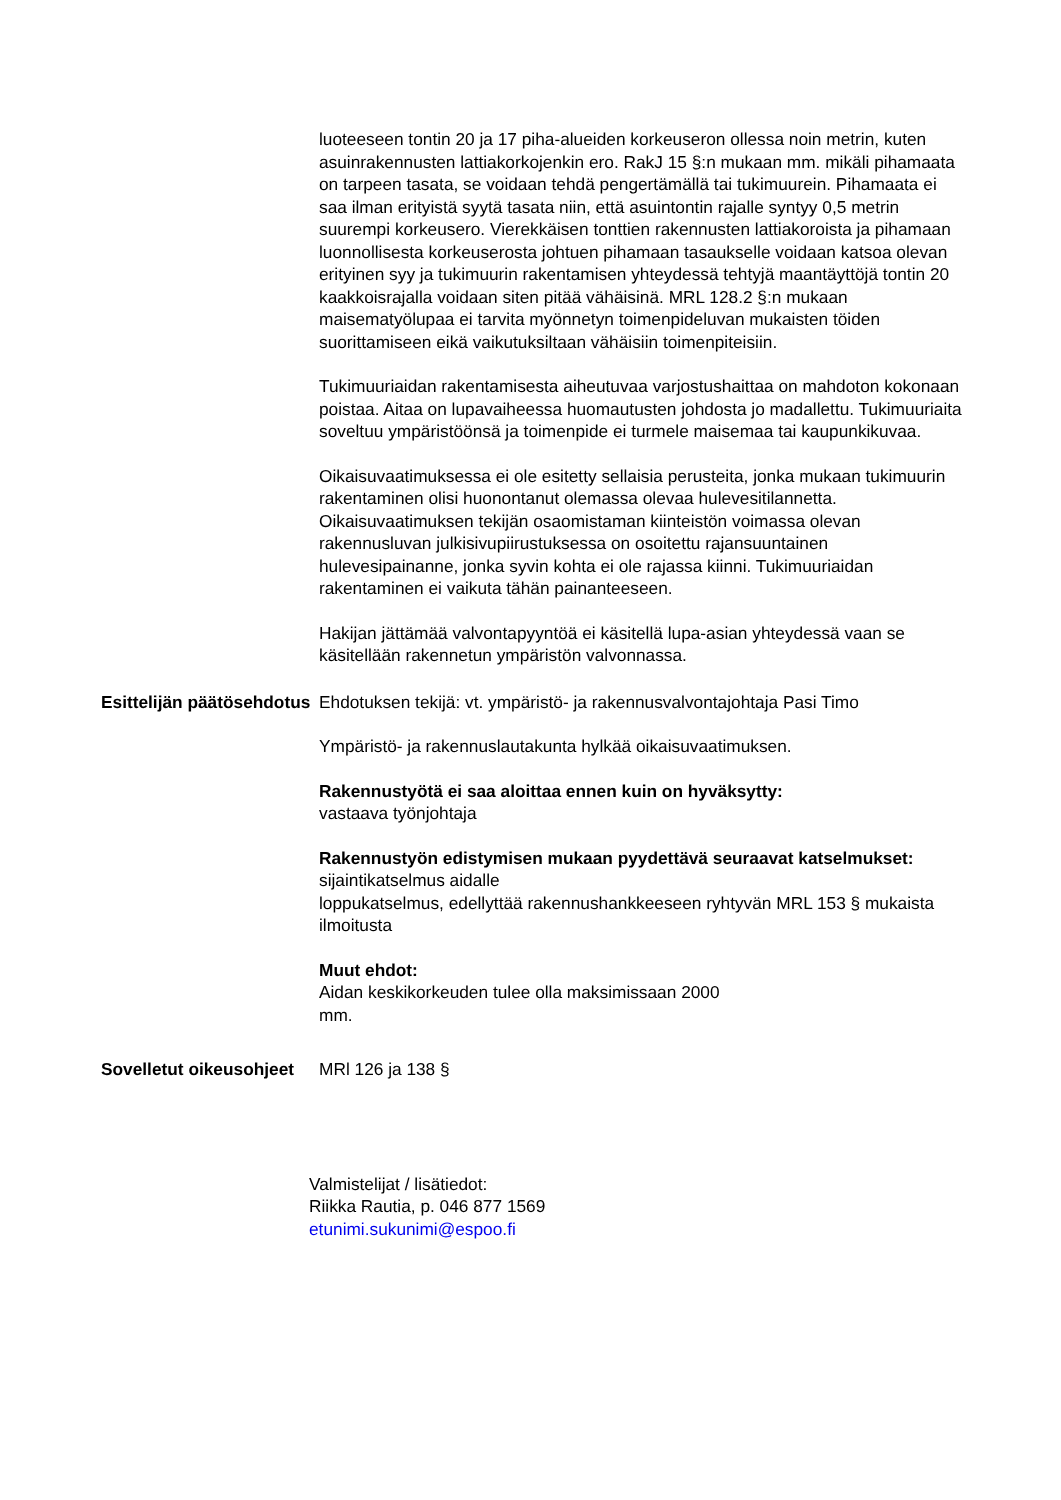luoteeseen tontin 20 ja 17 piha-alueiden korkeuseron ollessa noin metrin, kuten asuinrakennusten lattiakorkojenkin ero. RakJ 15 §:n mukaan mm. mikäli pihamaata on tarpeen tasata, se voidaan tehdä pengertämällä tai tukimuurein. Pihamaata ei saa ilman erityistä syytä tasata niin, että asuintontin rajalle syntyy 0,5 metrin suurempi korkeusero. Vierekkäisen tonttien rakennusten lattiakoroista ja pihamaan luonnollisesta korkeuserosta johtuen pihamaan tasaukselle voidaan katsoa olevan erityinen syy ja tukimuurin rakentamisen yhteydessä tehtyjä maantäyttöjä tontin 20 kaakkoisrajalla voidaan siten pitää vähäisinä. MRL 128.2 §:n mukaan maisematyölupaa ei tarvita myönnetyn toimenpideluvan mukaisten töiden suorittamiseen eikä vaikutuksiltaan vähäisiin toimenpiteisiin.
Tukimuuriaidan rakentamisesta aiheutuvaa varjostushaittaa on mahdoton kokonaan poistaa. Aitaa on lupavaiheessa huomautusten johdosta jo madallettu. Tukimuuriaita soveltuu ympäristöönsä ja toimenpide ei turmele maisemaa tai kaupunkikuvaa.
Oikaisuvaatimuksessa ei ole esitetty sellaisia perusteita, jonka mukaan tukimuurin rakentaminen olisi huonontanut olemassa olevaa hulevesitilannetta. Oikaisuvaatimuksen tekijän osaomistaman kiinteistön voimassa olevan rakennusluvan julkisivupiirustuksessa on osoitettu rajansuuntainen hulevesipainanne, jonka syvin kohta ei ole rajassa kiinni. Tukimuuriaidan rakentaminen ei vaikuta tähän painanteeseen.
Hakijan jättämää valvontapyyntöä ei käsitellä lupa-asian yhteydessä vaan se käsitellään rakennetun ympäristön valvonnassa.
Esittelijän päätösehdotus
Ehdotuksen tekijä: vt. ympäristö- ja rakennusvalvontajohtaja Pasi Timo
Ympäristö- ja rakennuslautakunta hylkää oikaisuvaatimuksen.
Rakennustyötä ei saa aloittaa ennen kuin on hyväksytty:
vastaava työnjohtaja
Rakennustyön edistymisen mukaan pyydettävä seuraavat katselmukset:
sijaintikatselmus aidalle
loppukatselmus, edellyttää rakennushankkeeseen ryhtyvän MRL 153 § mukaista ilmoitusta
Muut ehdot:
Aidan keskikorkeuden tulee olla maksimissaan 2000
mm.
Sovelletut oikeusohjeet
MRl 126 ja 138 §
Valmistelijat / lisätiedot:
Riikka Rautia, p. 046 877 1569
etunimi.sukunimi@espoo.fi